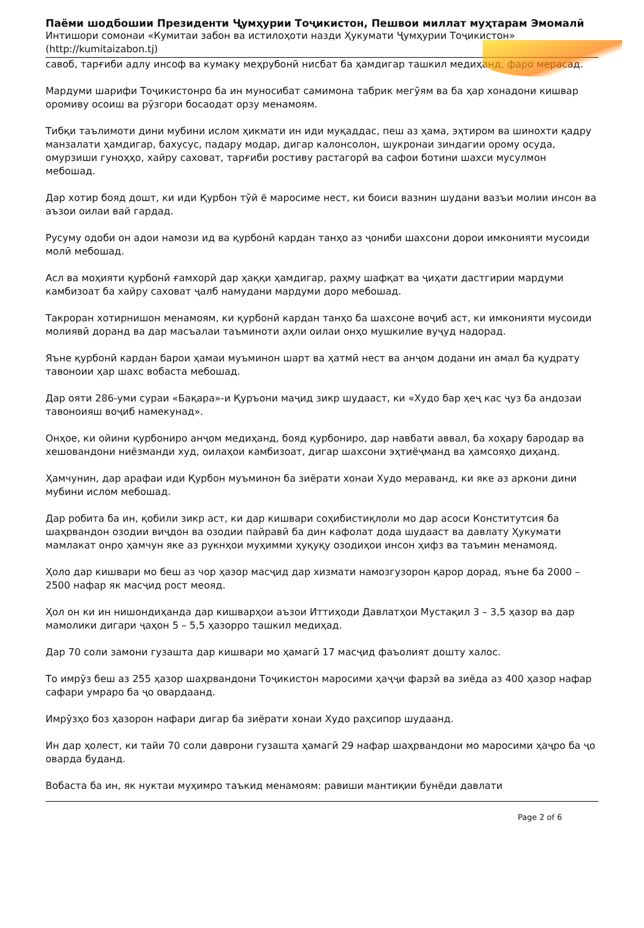Паёми шодбошии Президенти Ҷумҳурии Тоҷикистон, Пешвои миллат муҳтарам Эмомалӣ
Интишори сомонаи «Кумитаи забон ва истилоҳоти назди Ҳукумати Ҷумҳурии Тоҷикистон»
(http://kumitaizabon.tj)
савоб, тарғиби адлу инсоф ва кумаку меҳрубонӣ нисбат ба ҳамдигар ташкил медиҳанд, фаро мерасад.
Мардуми шарифи Тоҷикистонро ба ин муносибат самимона табрик мегӯям ва ба ҳар хонадони кишвар оромиву осоиш ва рӯзгори босаодат орзу менамоям.
Тибқи таълимоти дини мубини ислом ҳикмати ин иди муқаддас, пеш аз ҳама, эҳтиром ва шинохти қадру манзалати ҳамдигар, бахусус, падару модар, дигар калонсолон, шукронаи зиндагии орому осуда, омурзиши гуноҳҳо, хайру саховат, тарғиби ростиву растагорӣ ва сафои ботини шахси мусулмон мебошад.
Дар хотир бояд дошт, ки иди Қурбон тӯй ё маросиме нест, ки боиси вазнин шудани вазъи молии инсон ва аъзои оилаи вай гардад.
Русуму одоби он адои намози ид ва қурбонӣ кардан танҳо аз ҷониби шахсони дорои имконияти мусоиди молӣ мебошад.
Асл ва моҳияти қурбонӣ ғамхорӣ дар ҳаққи ҳамдигар, раҳму шафқат ва ҷиҳати дастгирии мардуми камбизоат ба хайру саховат ҷалб намудани мардуми доро мебошад.
Такроран хотирнишон менамоям, ки қурбонӣ кардан танҳо ба шахсоне воҷиб аст, ки имконияти мусоиди молиявӣ доранд ва дар масъалаи таъминоти аҳли оилаи онҳо мушкилие вуҷуд надорад.
Яъне қурбонӣ кардан барои ҳамаи муъминон шарт ва ҳатмӣ нест ва анҷом додани ин амал ба қудрату тавоноии ҳар шахс вобаста мебошад.
Дар ояти 286-уми сураи «Бақара»-и Қуръони маҷид зикр шудааст, ки «Худо бар ҳеҷ кас ҷуз ба андозаи тавоноияш воҷиб намекунад».
Онҳое, ки ойини қурбониро анҷом медиҳанд, бояд қурбониро, дар навбати аввал, ба хоҳару бародар ва хешовандони ниёзманди худ, оилаҳои камбизоат, дигар шахсони эҳтиёҷманд ва ҳамсояҳо диҳанд.
Ҳамчунин, дар арафаи иди Қурбон муъминон ба зиёрати хонаи Худо мераванд, ки яке аз аркони дини мубини ислом мебошад.
Дар робита ба ин, қобили зикр аст, ки дар кишвари соҳибистиқлоли мо дар асоси Конститутсия ба шаҳрвандон озодии виҷдон ва озодии пайравӣ ба дин кафолат дода шудааст ва давлату Ҳукумати мамлакат онро ҳамчун яке аз рукнҳои муҳимми ҳуқуқу озодиҳои инсон ҳифз ва таъмин менамояд.
Ҳоло дар кишвари мо беш аз чор ҳазор масҷид дар хизмати намозгузорон қарор дорад, яъне ба 2000 – 2500 нафар як масҷид рост меояд.
Ҳол он ки ин нишондиҳанда дар кишварҳои аъзои Иттиҳоди Давлатҳои Мустақил 3 – 3,5 ҳазор ва дар мамолики дигари ҷаҳон 5 – 5,5 ҳазорро ташкил медиҳад.
Дар 70 соли замони гузашта дар кишвари мо ҳамагӣ 17 масҷид фаъолият дошту халос.
То имрӯз беш аз 255 ҳазор шаҳрвандони Тоҷикистон маросими ҳаҷҷи фарзӣ ва зиёда аз 400 ҳазор нафар сафари умраро ба ҷо овардаанд.
Имрӯзҳо боз ҳазорон нафари дигар ба зиёрати хонаи Худо раҳсипор шудаанд.
Ин дар ҳолест, ки тайи 70 соли даврони гузашта ҳамагӣ 29 нафар шаҳрвандони мо маросими ҳаҷро ба ҷо оварда буданд.
Вобаста ба ин, як нуктаи муҳимро таъкид менамоям: равиши мантиқии бунёди давлати
Page 2 of 6